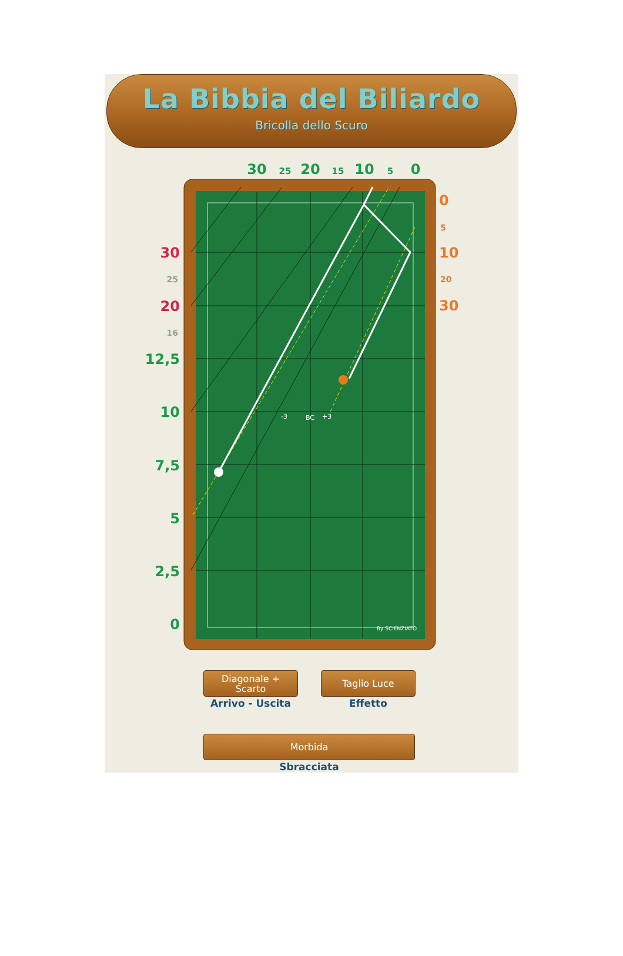La Bibbia del Biliardo
Bricolla dello Scuro
30
25
20
15
10
5
0
By SCIENZIATO
-3
BC
+3
30
25
20
16
12,5
10
7,5
5
2,5
0
0
5
10
20
30
Diagonale +
Scarto
Arrivo - Uscita
Taglio Luce
Effetto
Morbida
Sbracciata